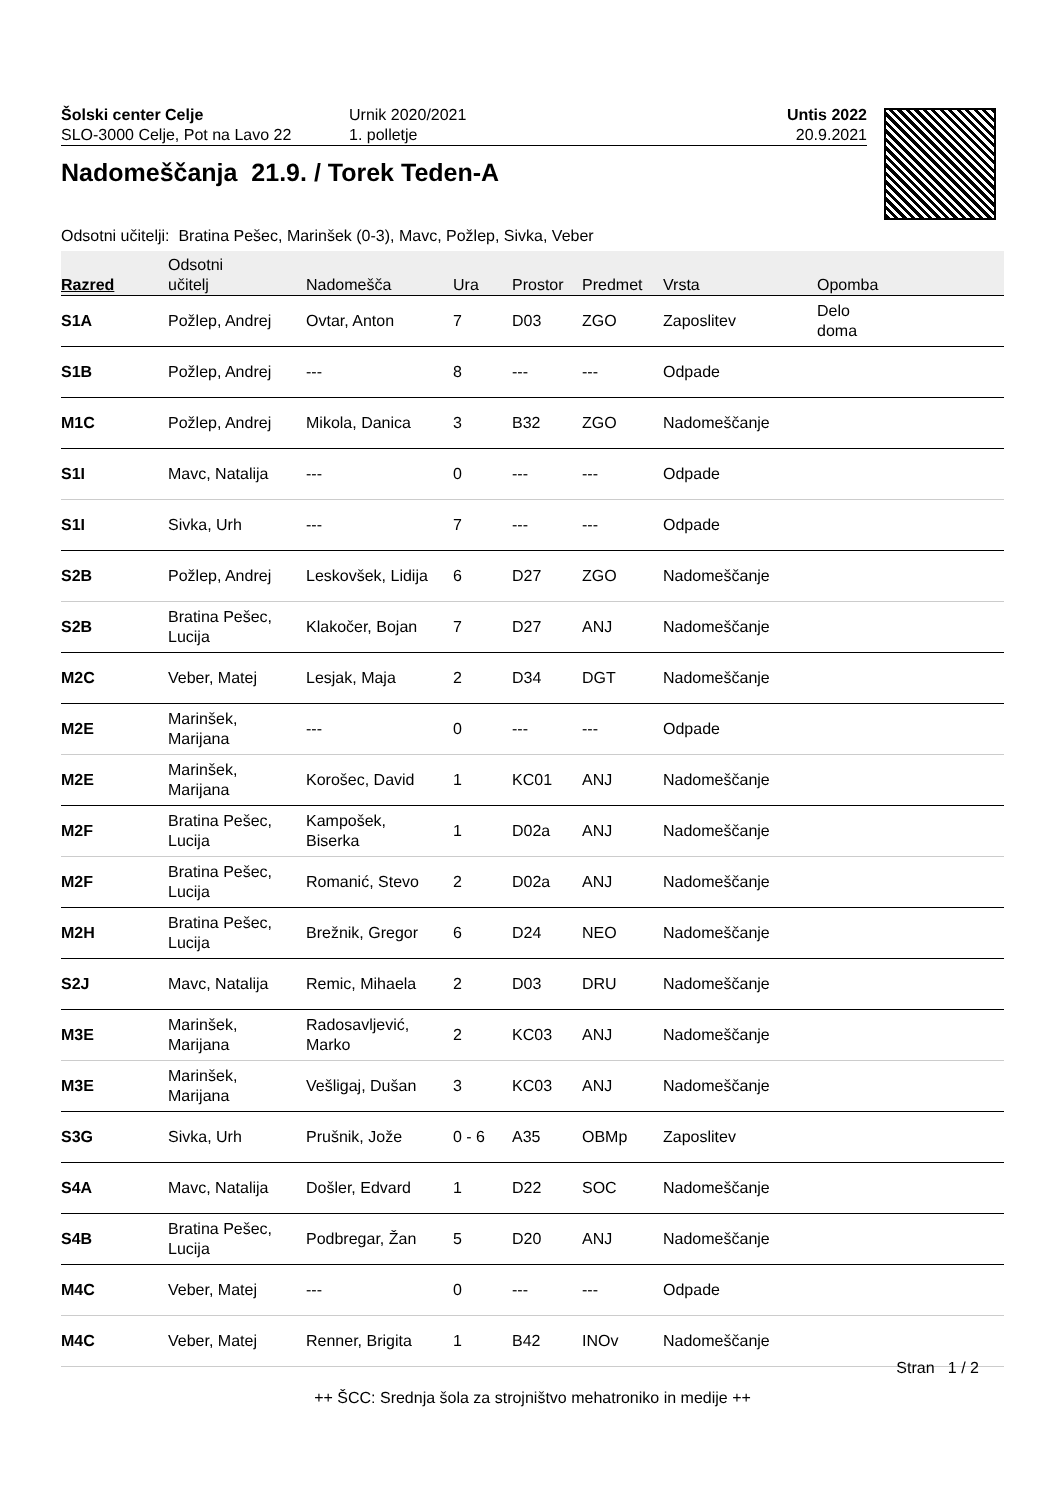Šolski center Celje
SLO-3000 Celje, Pot na Lavo 22
Urnik 2020/2021
1. polletje
Untis 2022
20.9.2021
Nadomeščanja 21.9. / Torek Teden-A
Odsotni učitelji: Bratina Pešec, Marinšek (0-3), Mavc, Požlep, Sivka, Veber
| Razred | Odsotni učitelj | Nadomešča | Ura | Prostor | Predmet | Vrsta | Opomba |
| --- | --- | --- | --- | --- | --- | --- | --- |
| S1A | Požlep, Andrej | Ovtar, Anton | 7 | D03 | ZGO | Zaposlitev | Delo doma |
| S1B | Požlep, Andrej | --- | 8 | --- | --- | Odpade | |
| M1C | Požlep, Andrej | Mikola, Danica | 3 | B32 | ZGO | Nadomeščanje | |
| S1I | Mavc, Natalija | --- | 0 | --- | --- | Odpade | |
| S1I | Sivka, Urh | --- | 7 | --- | --- | Odpade | |
| S2B | Požlep, Andrej | Leskovšek, Lidija | 6 | D27 | ZGO | Nadomeščanje | |
| S2B | Bratina Pešec, Lucija | Klakočer, Bojan | 7 | D27 | ANJ | Nadomeščanje | |
| M2C | Veber, Matej | Lesjak, Maja | 2 | D34 | DGT | Nadomeščanje | |
| M2E | Marinšek, Marijana | --- | 0 | --- | --- | Odpade | |
| M2E | Marinšek, Marijana | Korošec, David | 1 | KC01 | ANJ | Nadomeščanje | |
| M2F | Bratina Pešec, Lucija | Kampošek, Biserka | 1 | D02a | ANJ | Nadomeščanje | |
| M2F | Bratina Pešec, Lucija | Romanić, Stevo | 2 | D02a | ANJ | Nadomeščanje | |
| M2H | Bratina Pešec, Lucija | Brežnik, Gregor | 6 | D24 | NEO | Nadomeščanje | |
| S2J | Mavc, Natalija | Remic, Mihaela | 2 | D03 | DRU | Nadomeščanje | |
| M3E | Marinšek, Marijana | Radosavljević, Marko | 2 | KC03 | ANJ | Nadomeščanje | |
| M3E | Marinšek, Marijana | Vešligaj, Dušan | 3 | KC03 | ANJ | Nadomeščanje | |
| S3G | Sivka, Urh | Prušnik, Jože | 0 - 6 | A35 | OBMp | Zaposlitev | |
| S4A | Mavc, Natalija | Došler, Edvard | 1 | D22 | SOC | Nadomeščanje | |
| S4B | Bratina Pešec, Lucija | Podbregar, Žan | 5 | D20 | ANJ | Nadomeščanje | |
| M4C | Veber, Matej | --- | 0 | --- | --- | Odpade | |
| M4C | Veber, Matej | Renner, Brigita | 1 | B42 | INOv | Nadomeščanje | |
Stran 1 / 2
++ ŠCC: Srednja šola za strojništvo mehatroniko in medije ++